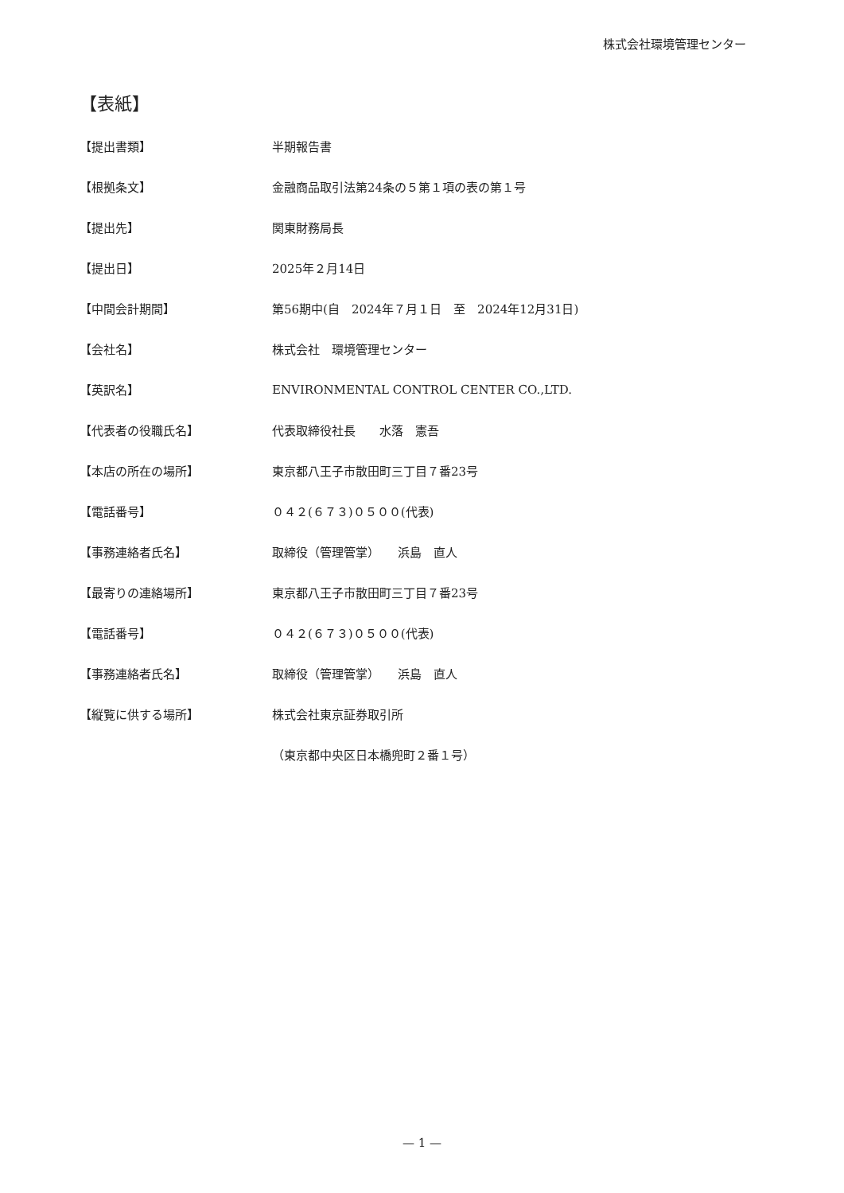株式会社環境管理センター
【表紙】
| 【提出書類】 | 半期報告書 |
| 【根拠条文】 | 金融商品取引法第24条の５第１項の表の第１号 |
| 【提出先】 | 関東財務局長 |
| 【提出日】 | 2025年２月14日 |
| 【中間会計期間】 | 第56期中(自 2024年７月１日 至 2024年12月31日) |
| 【会社名】 | 株式会社 環境管理センター |
| 【英訳名】 | ENVIRONMENTAL CONTROL CENTER CO.,LTD. |
| 【代表者の役職氏名】 | 代表取締役社長 水落 憲吾 |
| 【本店の所在の場所】 | 東京都八王子市散田町三丁目７番23号 |
| 【電話番号】 | ０４２(６７３)０５００(代表) |
| 【事務連絡者氏名】 | 取締役（管理管掌） 浜島 直人 |
| 【最寄りの連絡場所】 | 東京都八王子市散田町三丁目７番23号 |
| 【電話番号】 | ０４２(６７３)０５００(代表) |
| 【事務連絡者氏名】 | 取締役（管理管掌） 浜島 直人 |
| 【縦覧に供する場所】 | 株式会社東京証券取引所 |
| | （東京都中央区日本橋兜町２番１号） |
— 1 —